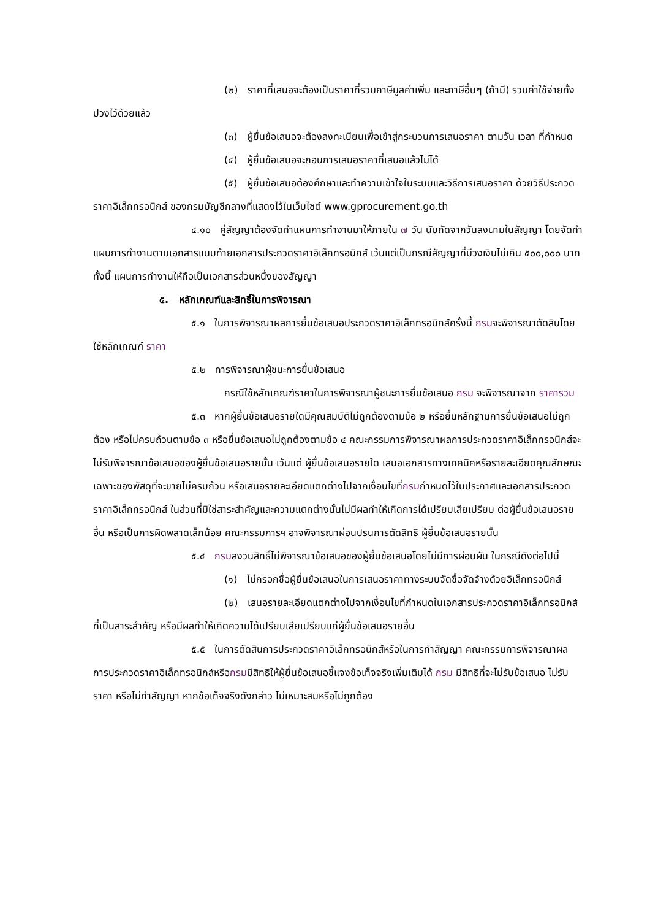(๒) ราคาที่เสนอจะต้องเป็นราคาที่รวมภาษีมูลค่าเพิ่ม และภาษีอื่นๆ (ถ้ามี) รวมค่าใช้จ่ายทั้งปวงไว้ด้วยแล้ว
(๓) ผู้ยื่นข้อเสนอจะต้องลงทะเบียนเพื่อเข้าสู่กระบวนการเสนอราคา ตามวัน เวลา ที่กำหนด
(๔) ผู้ยื่นข้อเสนอจะถอนการเสนอราคาที่เสนอแล้วไม่ได้
(๕) ผู้ยื่นข้อเสนอต้องศึกษาและทำความเข้าใจในระบบและวิธีการเสนอราคา ด้วยวิธีประกวดราคาอิเล็กทรอนิกส์ ของกรมบัญชีกลางที่แสดงไว้ในเว็บไซต์ www.gprocurement.go.th
๔.๑๐ คู่สัญญาต้องจัดทำแผนการทำงานมาให้ภายใน ๗ วัน นับถัดจากวันลงนามในสัญญา โดยจัดทำแผนการทำงานตามเอกสารแนบท้ายเอกสารประกวดราคาอิเล็กทรอนิกส์ เว้นแต่เป็นกรณีสัญญาที่มีวงเงินไม่เกิน ๕๐๐,๐๐๐ บาททั้งนี้ แผนการทำงานให้ถือเป็นเอกสารส่วนหนึ่งของสัญญา
๕. หลักเกณฑ์และสิทธิ์ในการพิจารณา
๕.๑ ในการพิจารณาผลการยื่นข้อเสนอประกวดราคาอิเล็กทรอนิกส์ครั้งนี้ กรมจะพิจารณาตัดสินโดยใช้หลักเกณฑ์ ราคา
๕.๒ การพิจารณาผู้ชนะการยื่นข้อเสนอ
กรณีใช้หลักเกณฑ์ราคาในการพิจารณาผู้ชนะการยื่นข้อเสนอ กรม จะพิจารณาจาก ราคารวม
๕.๓ หากผู้ยื่นข้อเสนอรายใดมีคุณสมบัติไม่ถูกต้องตามข้อ ๒ หรือยื่นหลักฐานการยื่นข้อเสนอไม่ถูกต้อง หรือไม่ครบถ้วนตามข้อ ๓ หรือยื่นข้อเสนอไม่ถูกต้องตามข้อ ๔ คณะกรรมการพิจารณาผลการประกวดราคาอิเล็กทรอนิกส์จะไม่รับพิจารณาข้อเสนอของผู้ยื่นข้อเสนอรายนั้น เว้นแต่ ผู้ยื่นข้อเสนอรายใด เสนอเอกสารทางเทคนิคหรือรายละเอียดคุณลักษณะเฉพาะของพัสดุที่จะขายไม่ครบถ้วน หรือเสนอรายละเอียดแตกต่างไปจากเงื่อนไขที่กรมกำหนดไว้ในประกาศและเอกสารประกวดราคาอิเล็กทรอนิกส์ ในส่วนที่มิใช่สาระสำคัญและความแตกต่างนั้นไม่มีผลทำให้เกิดการได้เปรียบเสียเปรียบ ต่อผู้ยื่นข้อเสนอรายอื่น หรือเป็นการผิดพลาดเล็กน้อย คณะกรรมการฯ อาจพิจารณาผ่อนปรนการตัดสิทธิ ผู้ยื่นข้อเสนอรายนั้น
๕.๔ กรมสงวนสิทธิ์ไม่พิจารณาข้อเสนอของผู้ยื่นข้อเสนอโดยไม่มีการผ่อนผัน ในกรณีดังต่อไปนี้
(๑) ไม่กรอกชื่อผู้ยื่นข้อเสนอในการเสนอราคาทางระบบจัดซื้อจัดจ้างด้วยอิเล็กทรอนิกส์
(๒) เสนอรายละเอียดแตกต่างไปจากเงื่อนไขที่กำหนดในเอกสารประกวดราคาอิเล็กทรอนิกส์ที่เป็นสาระสำคัญ หรือมีผลทำให้เกิดความได้เปรียบเสียเปรียบแก่ผู้ยื่นข้อเสนอรายอื่น
๕.๕ ในการตัดสินการประกวดราคาอิเล็กทรอนิกส์หรือในการทำสัญญา คณะกรรมการพิจารณาผลการประกวดราคาอิเล็กทรอนิกส์หรือกรมมีสิทธิให้ผู้ยื่นข้อเสนอชี้แจงข้อเท็จจริงเพิ่มเติมได้ กรม มีสิทธิที่จะไม่รับข้อเสนอ ไม่รับราคา หรือไม่ทำสัญญา หากข้อเท็จจริงดังกล่าว ไม่เหมาะสมหรือไม่ถูกต้อง